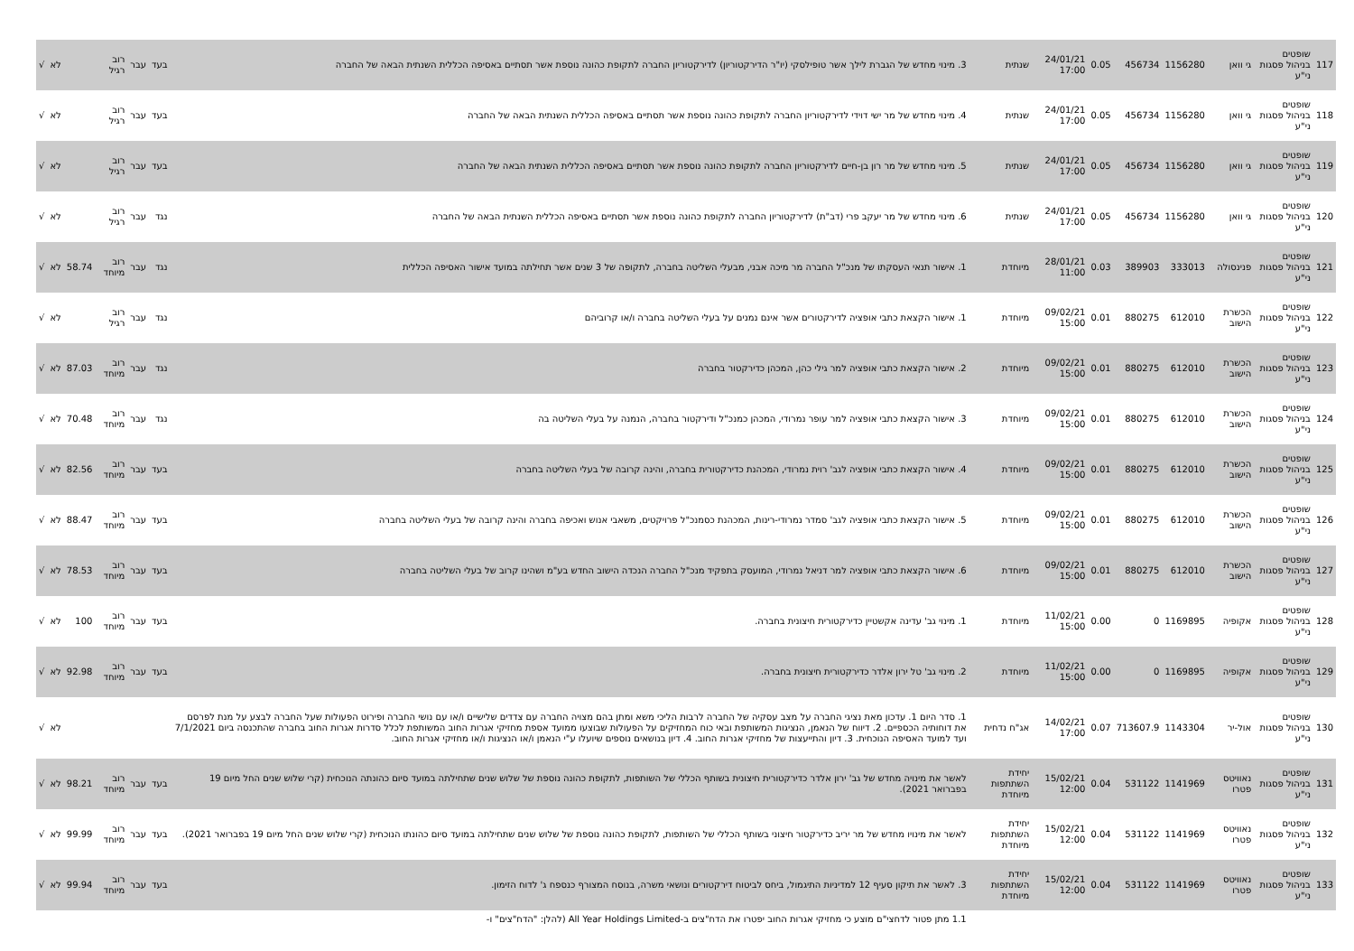| 117 | שופטים בניהול פסגות ני"ע | גי וואן | 1156280 | 456734 | 0.05 | 24/01/21 17:00 | שנתית | 3. מינוי מחדש של הגברת לילך אשר טופילסקי (יו"ר הדירקטוריון) לדירקטוריון החברה לתקופת כהונה נוספת אשר תסתיים באסיפה הכללית השנתית הבאה של החברה | בעד | עבר | רוב רגיל | | לא | √ |
| 118 | שופטים בניהול פסגות ני"ע | גי וואן | 1156280 | 456734 | 0.05 | 24/01/21 17:00 | שנתית | 4. מינוי מחדש של מר ישי דוידי לדירקטוריון החברה לתקופת כהונה נוספת אשר תסתיים באסיפה הכללית השנתית הבאה של החברה | בעד | עבר | רוב רגיל | | לא | √ |
| 119 | שופטים בניהול פסגות ני"ע | גי וואן | 1156280 | 456734 | 0.05 | 24/01/21 17:00 | שנתית | 5. מינוי מחדש של מר רון בן-חיים לדירקטוריון החברה לתקופת כהונה נוספת אשר תסתיים באסיפה הכללית השנתית הבאה של החברה | בעד | עבר | רוב רגיל | | לא | √ |
| 120 | שופטים בניהול פסגות ני"ע | גי וואן | 1156280 | 456734 | 0.05 | 24/01/21 17:00 | שנתית | 6. מינוי מחדש של מר יעקב פרי (דב"ת) לדירקטוריון החברה לתקופת כהונה נוספת אשר תסתיים באסיפה הכללית השנתית הבאה של החברה | נגד | עבר | רוב רגיל | | לא | √ |
| 121 | שופטים בניהול פסגות ני"ע | פנינסולה | 333013 | 389903 | 0.03 | 28/01/21 11:00 | מיוחדת | 1. אישור תנאי העסקתו של מנכ"ל החברה מר מיכה אבני, מבעלי השליטה בחברה, לתקופה של 3 שנים אשר תחילתה במועד אישור האסיפה הכללית | נגד | עבר | רוב מיוחד | 58.74 | לא | √ |
| 122 | שופטים בניהול פסגות ני"ע | הכשרת הישוב | 612010 | 880275 | 0.01 | 09/02/21 15:00 | מיוחדת | 1. אישור הקצאת כתבי אופציה לדירקטורים אשר אינם נמנים על בעלי השליטה בחברה ו/או קרוביהם | נגד | עבר | רוב רגיל | | לא | √ |
| 123 | שופטים בניהול פסגות ני"ע | הכשרת הישוב | 612010 | 880275 | 0.01 | 09/02/21 15:00 | מיוחדת | 2. אישור הקצאת כתבי אופציה למר גילי כהן, המכהן כדירקטור בחברה | נגד | עבר | רוב מיוחד | 87.03 | לא | √ |
| 124 | שופטים בניהול פסגות ני"ע | הכשרת הישוב | 612010 | 880275 | 0.01 | 09/02/21 15:00 | מיוחדת | 3. אישור הקצאת כתבי אופציה למר עופר נמרודי, המכהן כמנכ"ל ודירקטור בחברה, הנמנה על בעלי השליטה בה | נגד | עבר | רוב מיוחד | 70.48 | לא | √ |
| 125 | שופטים בניהול פסגות ני"ע | הכשרת הישוב | 612010 | 880275 | 0.01 | 09/02/21 15:00 | מיוחדת | 4. אישור הקצאת כתבי אופציה לגב' רוית נמרודי, המכהנת כדירקטורית בחברה, והינה קרובה של בעלי השליטה בחברה | בעד | עבר | רוב מיוחד | 82.56 | לא | √ |
| 126 | שופטים בניהול פסגות ני"ע | הכשרת הישוב | 612010 | 880275 | 0.01 | 09/02/21 15:00 | מיוחדת | 5. אישור הקצאת כתבי אופציה לגב' סמדר נמרודי-רינות, המכהנת כסמנכ"ל פרויקטים, משאבי אנוש ואכיפה בחברה והינה קרובה של בעלי השליטה בחברה | בעד | עבר | רוב מיוחד | 88.47 | לא | √ |
| 127 | שופטים בניהול פסגות ני"ע | הכשרת הישוב | 612010 | 880275 | 0.01 | 09/02/21 15:00 | מיוחדת | 6. אישור הקצאת כתבי אופציה למר דניאל נמרודי, המועסק בתפקיד מנכ"ל החברה הנכדה הישוב החדש בע"מ ושהינו קרוב של בעלי השליטה בחברה | בעד | עבר | רוב מיוחד | 78.53 | לא | √ |
| 128 | שופטים בניהול פסגות ני"ע | אקופיה | 1169895 | 0 | 0.00 | 11/02/21 15:00 | מיוחדת | 1. מינוי גב' עדינה אקשטיין כדירקטורית חיצונית בחברה. | בעד | עבר | רוב מיוחד | 100 | לא | √ |
| 129 | שופטים בניהול פסגות ני"ע | אקופיה | 1169895 | 0 | 0.00 | 11/02/21 15:00 | מיוחדת | 2. מינוי גב' טל ירון אלדר כדירקטורית חיצונית בחברה. | בעד | עבר | רוב מיוחד | 92.98 | לא | √ |
| 130 | שופטים בניהול פסגות ני"ע | אול-יר | 1143304 | 713607.9 | 0.07 | 14/02/21 17:00 | אג"ח נדחית | 1. סדר היום 1. עדכון מאת נציגי החברה על מצב עסקיה של החברה לרבות הליכי משא ומתן בהם מצויה החברה עם צדדים שלישיים ו/או עם נושי החברה ופירוט הפעולות שעל החברה לבצע על מנת לפרסם את דוחותיה הכספיים. 2. דיווח של הנאמן, הנציגות המשותפת ובאי כוח המחזיקים על הפעולות שבוצעו ממועד אספת מחזיקי אגרות החוב המשותפת לכלל סדרות אגרות החוב בחברה שהתכנסה ביום 7/1/2021 ועד למועד האסיפה הנוכחית. 3. דיון והתייעצות של מחזיקי אגרות החוב. 4. דיון בנושאים נוספים שיועלו ע"י הנאמן ו/או הנציגות ו/או מחזיקי אגרות החוב. | | | | | לא | √ |
| 131 | שופטים בניהול פסגות ני"ע | נאוויטס פטרו | 1141969 | 531122 | 0.04 | 15/02/21 12:00 | יחידת השתתפות מיוחדת | לאשר את מינויה מחדש של גב' ירון אלדר כדירקטורית חיצונית בשותף הכללי של השותפות, לתקופת כהונה נוספת של שלוש שנים שתחילתה במועד סיום כהונתה הנוכחית (קרי שלוש שנים החל מיום 19 בפברואר 2021). | בעד | עבר | רוב מיוחד | 98.21 | לא | √ |
| 132 | שופטים בניהול פסגות ני"ע | נאוויטס פטרו | 1141969 | 531122 | 0.04 | 15/02/21 12:00 | יחידת השתתפות מיוחדת | לאשר את מינויו מחדש של מר יריב כדירקטור חיצוני בשותף הכללי של השותפות, לתקופת כהונה נוספת של שלוש שנים שתחילתה במועד סיום כהונתו הנוכחית (קרי שלוש שנים החל מיום 19 בפברואר 2021). | בעד | עבר | רוב מיוחד | 99.99 | לא | √ |
| 133 | שופטים בניהול פסגות ני"ע | נאוויטס פטרו | 1141969 | 531122 | 0.04 | 15/02/21 12:00 | יחידת השתתפות מיוחדת | 3. לאשר את תיקון סעיף 12 למדיניות התיגמול, ביחס לביטוח דירקטורים ונושאי משרה, בנוסח המצורף כנספח ג' לדוח הזימון. | בעד | עבר | רוב מיוחד | 99.94 | לא | √ |
| | | | | | | | | 1.1 מתן פטור לדחצי"ם מוצע כי מחזיקי אגרות החוב יפטרו את הדח"צים ב-All Year Holdings Limited (להלן: "הדח"צים" ו- | | | | | | |